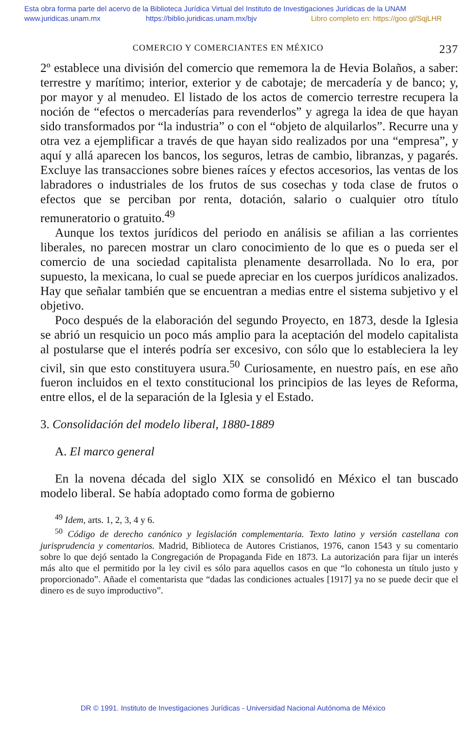Esta obra forma parte del acervo de la Biblioteca Jurídica Virtual del Instituto de Investigaciones Jurídicas de la UNAM
www.juridicas.unam.mx https://biblio.juridicas.unam.mx/bjv Libro completo en: https://goo.gl/SqjLHR
COMERCIO Y COMERCIANTES EN MÉXICO 237
2º establece una división del comercio que rememora la de Hevia Bolaños, a saber: terrestre y marítimo; interior, exterior y de cabotaje; de mercadería y de banco; y, por mayor y al menudeo. El listado de los actos de comercio terrestre recupera la noción de “efectos o mercaderías para revenderlos” y agrega la idea de que hayan sido transformados por “la industria” o con el “objeto de alquilarlos”. Recurre una y otra vez a ejemplificar a través de que hayan sido realizados por una “empresa”, y aquí y allá aparecen los bancos, los seguros, letras de cambio, libranzas, y pagarés. Excluye las transacciones sobre bienes raíces y efectos accesorios, las ventas de los labradores o industriales de los frutos de sus cosechas y toda clase de frutos o efectos que se perciban por renta, dotación, salario o cualquier otro título remuneratorio o gratuito.<sup>49</sup>
Aunque los textos jurídicos del periodo en análisis se afilian a las corrientes liberales, no parecen mostrar un claro conocimiento de lo que es o pueda ser el comercio de una sociedad capitalista plenamente desarrollada. No lo era, por supuesto, la mexicana, lo cual se puede apreciar en los cuerpos jurídicos analizados. Hay que señalar también que se encuentran a medias entre el sistema subjetivo y el objetivo.
Poco después de la elaboración del segundo Proyecto, en 1873, desde la Iglesia se abrió un resquicio un poco más amplio para la aceptación del modelo capitalista al postularse que el interés podría ser excesivo, con sólo que lo estableciera la ley civil, sin que esto constituyera usura.<sup>50</sup> Curiosamente, en nuestro país, en ese año fueron incluidos en el texto constitucional los principios de las leyes de Reforma, entre ellos, el de la separación de la Iglesia y el Estado.
3. Consolidación del modelo liberal, 1880-1889
A. El marco general
En la novena década del siglo XIX se consolidó en México el tan buscado modelo liberal. Se había adoptado como forma de gobierno
<sup>49</sup> Idem, arts. 1, 2, 3, 4 y 6.
<sup>50</sup> Código de derecho canónico y legislación complementaria. Texto latino y versión castellana con jurisprudencia y comentarios. Madrid, Biblioteca de Autores Cristianos, 1976, canon 1543 y su comentario sobre lo que dejó sentado la Congregación de Propaganda Fide en 1873. La autorización para fijar un interés más alto que el permitido por la ley civil es sólo para aquellos casos en que “lo cohonesta un título justo y proporcionado”. Añade el comentarista que “dadas las condiciones actuales [1917] ya no se puede decir que el dinero es de suyo improductivo”.
DR © 1991. Instituto de Investigaciones Jurídicas - Universidad Nacional Autónoma de México